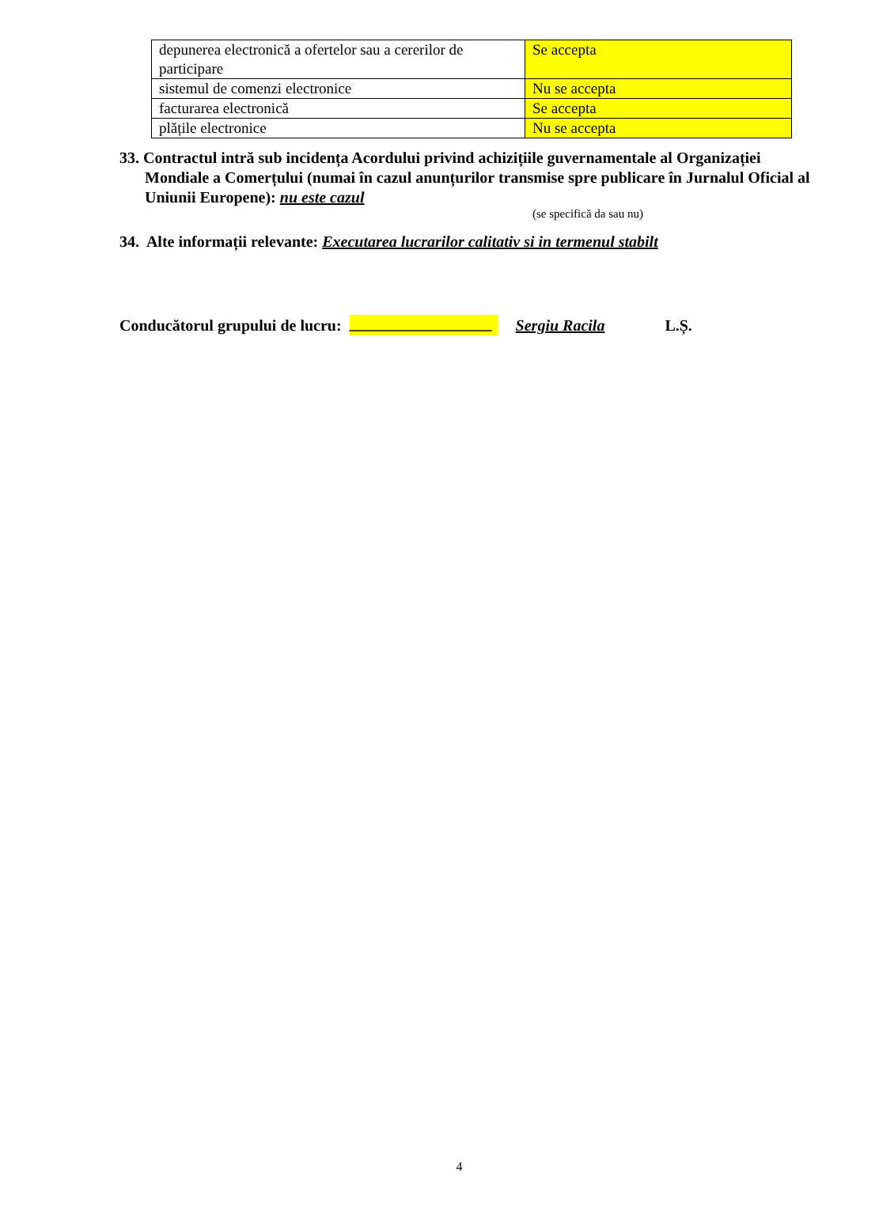| depunerea electronică a ofertelor sau a cererilor de participare | Se accepta |
| sistemul de comenzi electronice | Nu se accepta |
| facturarea electronică | Se accepta |
| plățile electronice | Nu se accepta |
33. Contractul intră sub incidența Acordului privind achizițiile guvernamentale al Organizației Mondiale a Comerțului (numai în cazul anunțurilor transmise spre publicare în Jurnalul Oficial al Uniunii Europene): nu este cazul
(se specifică da sau nu)
34. Alte informații relevante: Executarea lucrarilor calitativ si in termenul stabilt
Conducătorul grupului de lucru: __________________ Sergiu Racila L.Ș.
4